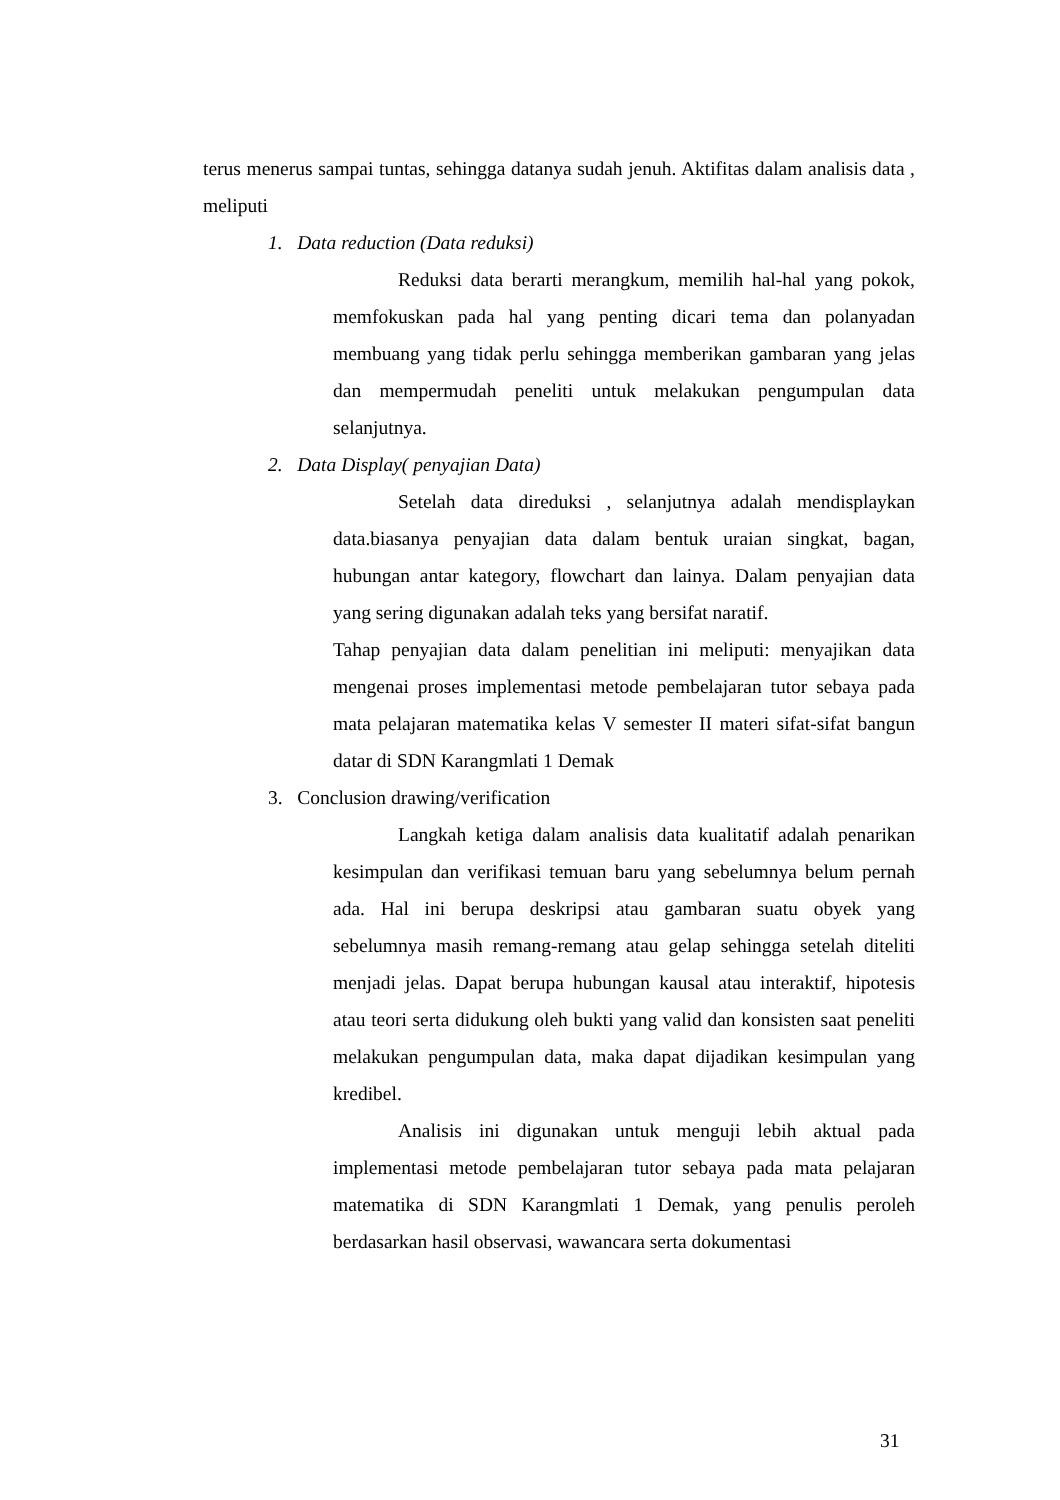terus menerus sampai tuntas, sehingga datanya sudah jenuh. Aktifitas dalam analisis data , meliputi
1. Data reduction (Data reduksi)
Reduksi data berarti merangkum, memilih hal-hal yang pokok, memfokuskan pada hal yang penting dicari tema dan polanyadan membuang yang tidak perlu sehingga memberikan gambaran yang jelas dan mempermudah peneliti untuk melakukan pengumpulan data selanjutnya.
2. Data Display( penyajian Data)
Setelah data direduksi , selanjutnya adalah mendisplaykan data.biasanya penyajian data dalam bentuk uraian singkat, bagan, hubungan antar kategory, flowchart dan lainya. Dalam penyajian data yang sering digunakan adalah teks yang bersifat naratif.
Tahap penyajian data dalam penelitian ini meliputi: menyajikan data mengenai proses implementasi metode pembelajaran tutor sebaya pada mata pelajaran matematika kelas V semester II materi sifat-sifat bangun datar di SDN Karangmlati 1 Demak
3. Conclusion drawing/verification
Langkah ketiga dalam analisis data kualitatif adalah penarikan kesimpulan dan verifikasi temuan baru yang sebelumnya belum pernah ada. Hal ini berupa deskripsi atau gambaran suatu obyek yang sebelumnya masih remang-remang atau gelap sehingga setelah diteliti menjadi jelas. Dapat berupa hubungan kausal atau interaktif, hipotesis atau teori serta didukung oleh bukti yang valid dan konsisten saat peneliti melakukan pengumpulan data, maka dapat dijadikan kesimpulan yang kredibel.
Analisis ini digunakan untuk menguji lebih aktual pada implementasi metode pembelajaran tutor sebaya pada mata pelajaran matematika di SDN Karangmlati 1 Demak, yang penulis peroleh berdasarkan hasil observasi, wawancara serta dokumentasi
31